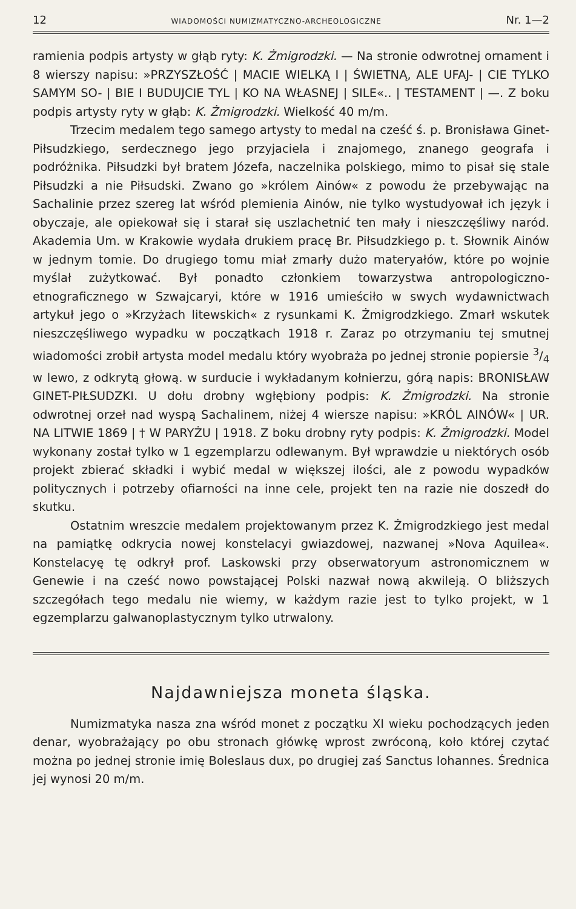12 WIADOMOŚCI NUMIZMATYCZNO-ARCHEOLOGICZNE Nr. 1—2
ramienia podpis artysty w głąb ryty: K. Żmigrodzki. — Na stronie odwrotnej ornament i 8 wierszy napisu: »PRZYSZŁOŚĆ | MACIE WIELKĄ I | ŚWIETNĄ, ALE UFAJ- | CIE TYLKO SAMYM SO- | BIE I BUDUJCIE TYL | KO NA WŁASNEJ | SILE«.. | TESTAMENT | —. Z boku podpis artysty ryty w głąb: K. Żmigrodzki. Wielkość 40 m/m.
Trzecim medalem tego samego artysty to medal na cześć ś. p. Bronisława Ginet-Piłsudzkiego, serdecznego jego przyjaciela i znajomego, znanego geografa i podróżnika. Piłsudzki był bratem Józefa, naczelnika polskiego, mimo to pisał się stale Piłsudzki a nie Piłsudski. Zwano go »królem Ainów« z powodu że przebywając na Sachalinie przez szereg lat wśród plemienia Ainów, nie tylko wystudyował ich język i obyczaje, ale opiekował się i starał się uszlachetnić ten mały i nieszczęśliwy naród. Akademia Um. w Krakowie wydała drukiem pracę Br. Piłsudzkiego p. t. Słownik Ainów w jednym tomie. Do drugiego tomu miał zmarły dużo materyałów, które po wojnie myślał zużytkować. Był ponadto członkiem towarzystwa antropologiczno-etnograficznego w Szwajcaryi, które w 1916 umieściło w swych wydawnictwach artykuł jego o »Krzyżach litewskich« z rysunkami K. Żmigrodzkiego. Zmarł wskutek nieszczęśliwego wypadku w początkach 1918 r. Zaraz po otrzymaniu tej smutnej wiadomości zrobił artysta model medalu który wyobraża po jednej stronie popiersie 3/4 w lewo, z odkrytą głową. w surducie i wykładanym kołnierzu, górą napis: BRONISŁAW GINET-PIŁSUDZKI. U dołu drobny wgłębiony podpis: K. Żmigrodzki. Na stronie odwrotnej orzeł nad wyspą Sachalinem, niżej 4 wiersze napisu: »KRÓL AINÓW« | UR. NA LITWIE 1869 | † W PARYŻU | 1918. Z boku drobny ryty podpis: K. Żmigrodzki. Model wykonany został tylko w 1 egzemplarzu odlewanym. Był wprawdzie u niektórych osób projekt zbierać składki i wybić medal w większej ilości, ale z powodu wypadków politycznych i potrzeby ofiarności na inne cele, projekt ten na razie nie doszedł do skutku.
Ostatnim wreszcie medalem projektowanym przez K. Żmigrodzkiego jest medal na pamiątkę odkrycia nowej konstelacyi gwiazdowej, nazwanej »Nova Aquilea«. Konstelacyę tę odkrył prof. Laskowski przy obserwatoryum astronomicznem w Genewie i na cześć nowo powstającej Polski nazwał nową akwileją. O bliższych szczegółach tego medalu nie wiemy, w każdym razie jest to tylko projekt, w 1 egzemplarzu galwanoplastycznym tylko utrwalony.
Najdawniejsza moneta śląska.
Numizmatyka nasza zna wśród monet z początku XI wieku pochodzących jeden denar, wyobrażający po obu stronach główkę wprost zwróconą, koło której czytać można po jednej stronie imię Boleslaus dux, po drugiej zaś Sanctus Iohannes. Średnica jej wynosi 20 m/m.